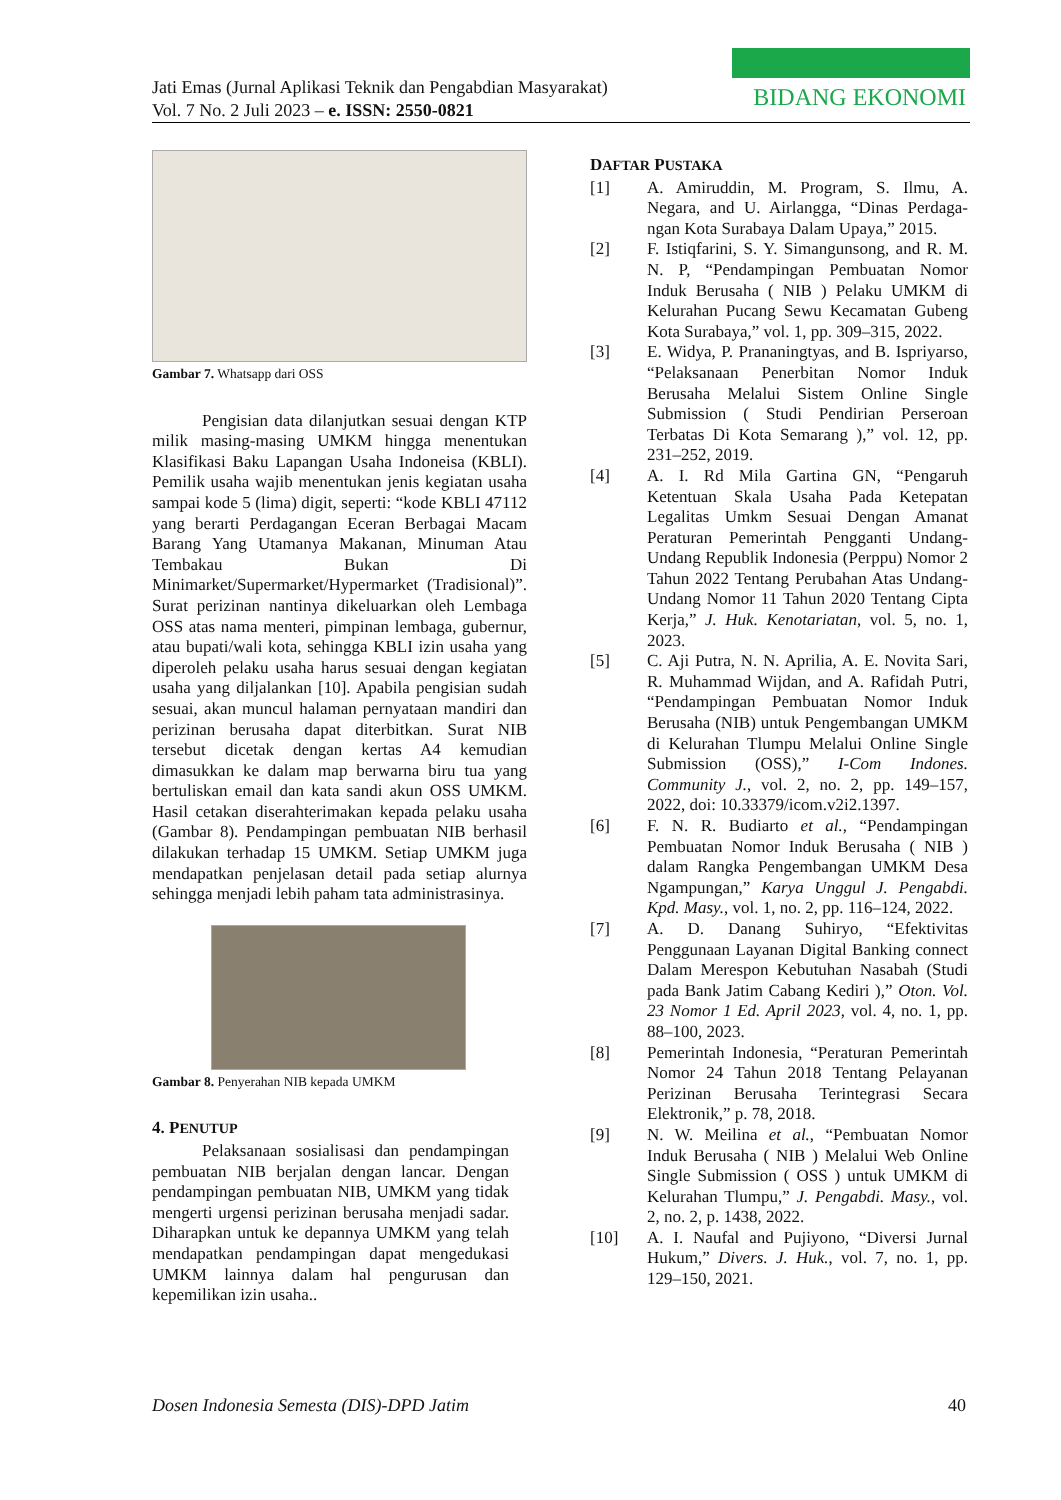Jati Emas (Jurnal Aplikasi Teknik dan Pengabdian Masyarakat)
Vol. 7 No. 2 Juli 2023 – e. ISSN: 2550-0821
BIDANG EKONOMI
Gambar 7. Whatsapp dari OSS
Pengisian data dilanjutkan sesuai dengan KTP milik masing-masing UMKM hingga menentukan Klasifikasi Baku Lapangan Usaha Indoneisa (KBLI). Pemilik usaha wajib menentukan jenis kegiatan usaha sampai kode 5 (lima) digit, seperti: “kode KBLI 47112 yang berarti Perdagangan Eceran Berbagai Macam Barang Yang Utamanya Makanan, Minuman Atau Tembakau Bukan Di Minimarket/Supermarket/Hypermarket (Tradisional)”. Surat perizinan nantinya dikeluarkan oleh Lembaga OSS atas nama menteri, pimpinan lembaga, gubernur, atau bupati/wali kota, sehingga KBLI izin usaha yang diperoleh pelaku usaha harus sesuai dengan kegiatan usaha yang diljalankan [10]. Apabila pengisian sudah sesuai, akan muncul halaman pernyataan mandiri dan perizinan berusaha dapat diterbitkan. Surat NIB tersebut dicetak dengan kertas A4 kemudian dimasukkan ke dalam map berwarna biru tua yang bertuliskan email dan kata sandi akun OSS UMKM. Hasil cetakan diserahterimakan kepada pelaku usaha (Gambar 8). Pendampingan pembuatan NIB berhasil dilakukan terhadap 15 UMKM. Setiap UMKM juga mendapatkan penjelasan detail pada setiap alurnya sehingga menjadi lebih paham tata administrasinya.
Gambar 8. Penyerahan NIB kepada UMKM
4. PENUTUP
Pelaksanaan sosialisasi dan pendampingan pembuatan NIB berjalan dengan lancar. Dengan pendampingan pembuatan NIB, UMKM yang tidak mengerti urgensi perizinan berusaha menjadi sadar. Diharapkan untuk ke depannya UMKM yang telah mendapatkan pendampingan dapat mengedukasi UMKM lainnya dalam hal pengurusan dan kepemilikan izin usaha..
DAFTAR PUSTAKA
[1] A. Amiruddin, M. Program, S. Ilmu, A. Negara, and U. Airlangga, “Dinas Perdaga-ngan Kota Surabaya Dalam Upaya,” 2015.
[2] F. Istiqfarini, S. Y. Simangunsong, and R. M. N. P, “Pendampingan Pembuatan Nomor Induk Berusaha ( NIB ) Pelaku UMKM di Kelurahan Pucang Sewu Kecamatan Gubeng Kota Surabaya,” vol. 1, pp. 309–315, 2022.
[3] E. Widya, P. Prananingtyas, and B. Ispriyarso, “Pelaksanaan Penerbitan Nomor Induk Berusaha Melalui Sistem Online Single Submission ( Studi Pendirian Perseroan Terbatas Di Kota Semarang ),” vol. 12, pp. 231–252, 2019.
[4] A. I. Rd Mila Gartina GN, “Pengaruh Ketentuan Skala Usaha Pada Ketepatan Legalitas Umkm Sesuai Dengan Amanat Peraturan Pemerintah Pengganti Undang-Undang Republik Indonesia (Perppu) Nomor 2 Tahun 2022 Tentang Perubahan Atas Undang-Undang Nomor 11 Tahun 2020 Tentang Cipta Kerja,” J. Huk. Kenotariatan, vol. 5, no. 1, 2023.
[5] C. Aji Putra, N. N. Aprilia, A. E. Novita Sari, R. Muhammad Wijdan, and A. Rafidah Putri, “Pendampingan Pembuatan Nomor Induk Berusaha (NIB) untuk Pengembangan UMKM di Kelurahan Tlumpu Melalui Online Single Submission (OSS),” I-Com Indones. Community J., vol. 2, no. 2, pp. 149–157, 2022, doi: 10.33379/icom.v2i2.1397.
[6] F. N. R. Budiarto et al., “Pendampingan Pembuatan Nomor Induk Berusaha ( NIB ) dalam Rangka Pengembangan UMKM Desa Ngampungan,” Karya Unggul J. Pengabdi. Kpd. Masy., vol. 1, no. 2, pp. 116–124, 2022.
[7] A. D. Danang Suhiryo, “Efektivitas Penggunaan Layanan Digital Banking connect Dalam Merespon Kebutuhan Nasabah (Studi pada Bank Jatim Cabang Kediri ),” Oton. Vol. 23 Nomor 1 Ed. April 2023, vol. 4, no. 1, pp. 88–100, 2023.
[8] Pemerintah Indonesia, “Peraturan Pemerintah Nomor 24 Tahun 2018 Tentang Pelayanan Perizinan Berusaha Terintegrasi Secara Elektronik,” p. 78, 2018.
[9] N. W. Meilina et al., “Pembuatan Nomor Induk Berusaha ( NIB ) Melalui Web Online Single Submission ( OSS ) untuk UMKM di Kelurahan Tlumpu,” J. Pengabdi. Masy., vol. 2, no. 2, p. 1438, 2022.
[10] A. I. Naufal and Pujiyono, “Diversi Jurnal Hukum,” Divers. J. Huk., vol. 7, no. 1, pp. 129–150, 2021.
Dosen Indonesia Semesta (DIS)-DPD Jatim 40